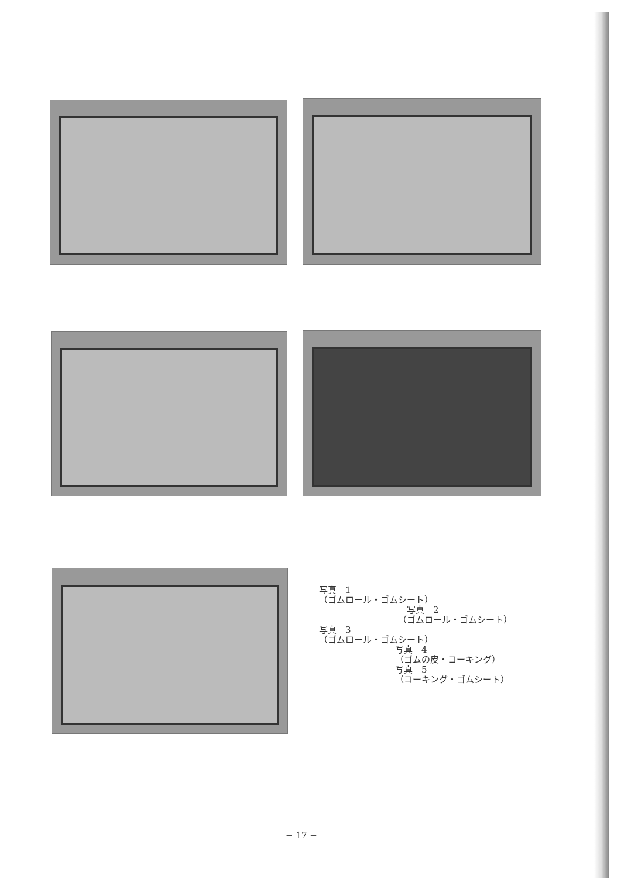写真　1
（ゴムロール・ゴムシート）
写真　2
（ゴムロール・ゴムシート）
写真　3
（ゴムロール・ゴムシート）
写真　4
（ゴムの皮・コーキング）
写真　5
（コーキング・ゴムシート）
− 17 −